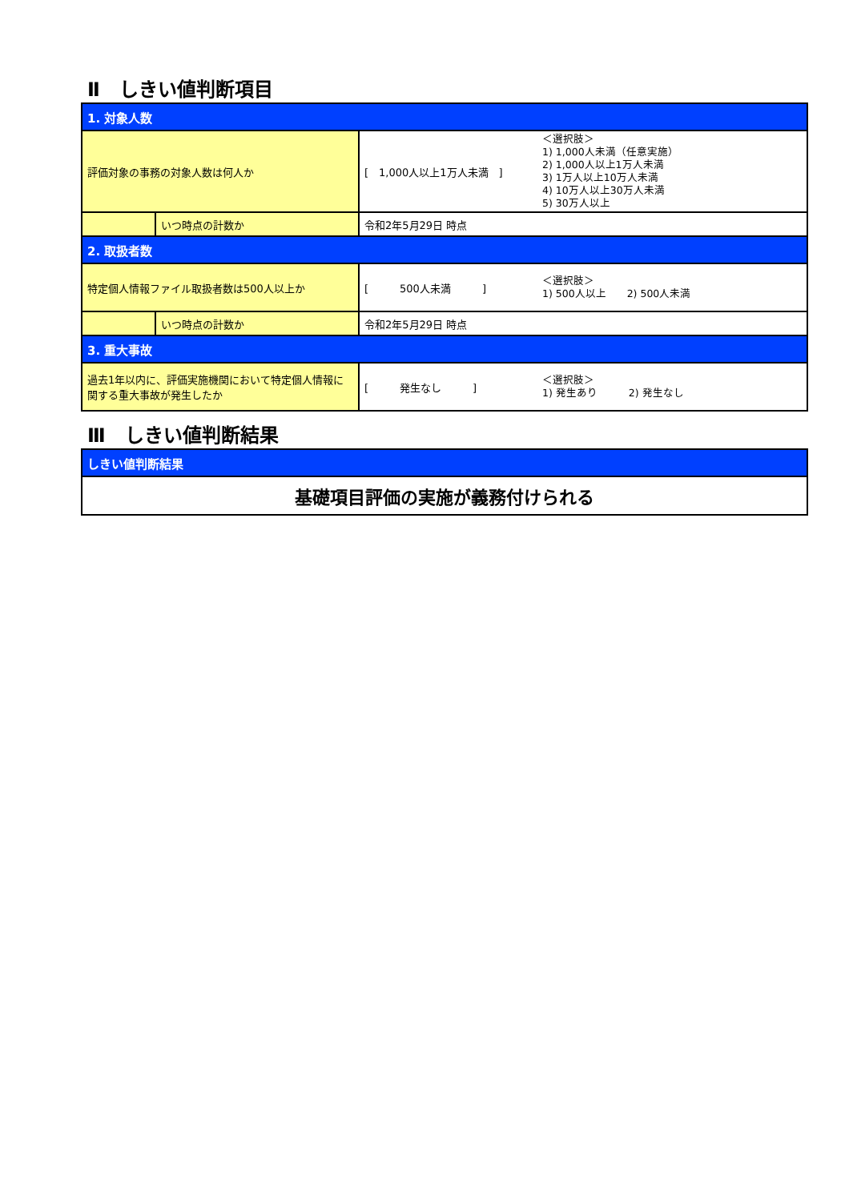Ⅱ　しきい値判断項目
| 1. 対象人数 | | | |
| 評価対象の事務の対象人数は何人か | | [ 1,000人以上1万人未満 ] | ＜選択肢＞ 1) 1,000人未満（任意実施） 2) 1,000人以上1万人未満 3) 1万人以上10万人未満 4) 10万人以上30万人未満 5) 30万人以上 |
| | いつ時点の計数か | 令和2年5月29日 時点 | |
| 2. 取扱者数 | | | |
| 特定個人情報ファイル取扱者数は500人以上か | | [ 500人未満 ] | ＜選択肢＞ 1) 500人以上 2) 500人未満 |
| | いつ時点の計数か | 令和2年5月29日 時点 | |
| 3. 重大事故 | | | |
| 過去1年以内に、評価実施機関において特定個人情報に関する重大事故が発生したか | | [ 発生なし ] | ＜選択肢＞ 1) 発生あり 2) 発生なし |
Ⅲ　しきい値判断結果
| しきい値判断結果 |
| 基礎項目評価の実施が義務付けられる |